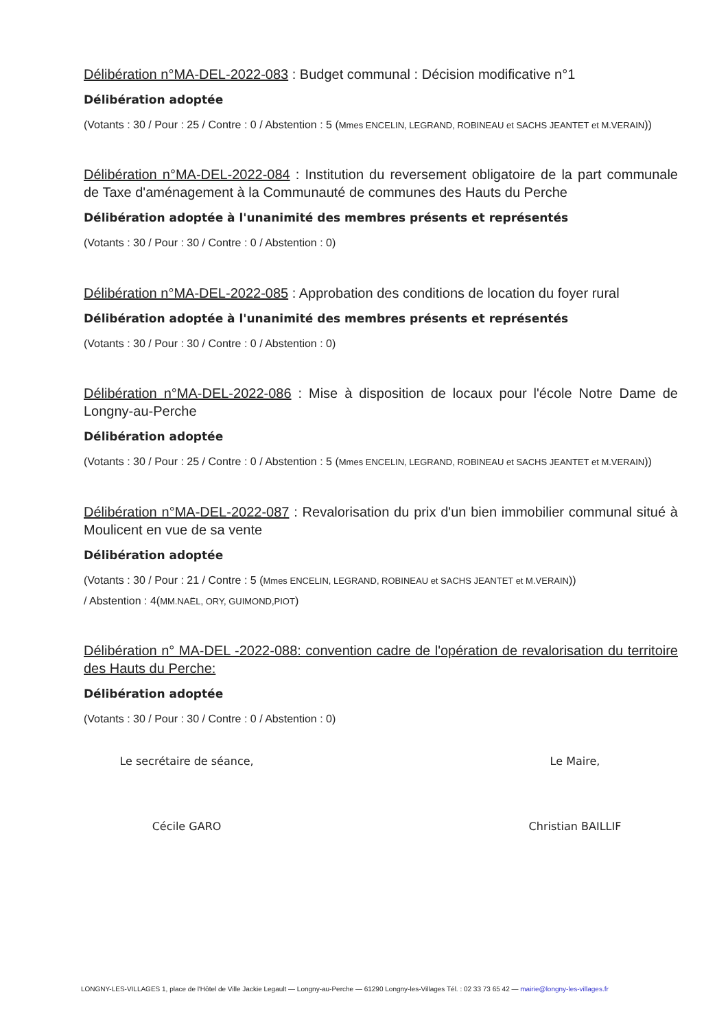Délibération n°MA-DEL-2022-083 : Budget communal : Décision modificative n°1
Délibération adoptée
(Votants : 30 / Pour : 25 / Contre : 0 / Abstention : 5 (Mmes ENCELIN, LEGRAND, ROBINEAU et SACHS JEANTET et M.VERAIN))
Délibération n°MA-DEL-2022-084 : Institution du reversement obligatoire de la part communale de Taxe d'aménagement à la Communauté de communes des Hauts du Perche
Délibération adoptée à l'unanimité des membres présents et représentés
(Votants : 30 / Pour : 30 / Contre : 0 / Abstention : 0)
Délibération n°MA-DEL-2022-085 : Approbation des conditions de location du foyer rural
Délibération adoptée à l'unanimité des membres présents et représentés
(Votants : 30 / Pour : 30 / Contre : 0 / Abstention : 0)
Délibération n°MA-DEL-2022-086 : Mise à disposition de locaux pour l'école Notre Dame de Longny-au-Perche
Délibération adoptée
(Votants : 30 / Pour : 25 / Contre : 0 / Abstention : 5 (Mmes ENCELIN, LEGRAND, ROBINEAU et SACHS JEANTET et M.VERAIN))
Délibération n°MA-DEL-2022-087 : Revalorisation du prix d'un bien immobilier communal situé à Moulicent en vue de sa vente
Délibération adoptée
(Votants : 30 / Pour : 21 / Contre : 5 (Mmes ENCELIN, LEGRAND, ROBINEAU et SACHS JEANTET et M.VERAIN))
/ Abstention : 4(MM.NAËL, ORY, GUIMOND,PIOT)
Délibération n° MA-DEL -2022-088: convention cadre de l'opération de revalorisation du territoire des Hauts du Perche:
Délibération adoptée
(Votants : 30 / Pour : 30 / Contre : 0 / Abstention : 0)
Le secrétaire de séance,
Cécile GARO
Le Maire,
Christian BAILLIF
LONGNY-LES-VILLAGES 1, place de l'Hôtel de Ville Jackie Legault — Longny-au-Perche — 61290 Longny-les-Villages Tél. : 02 33 73 65 42 — mairie@longny-les-villages.fr